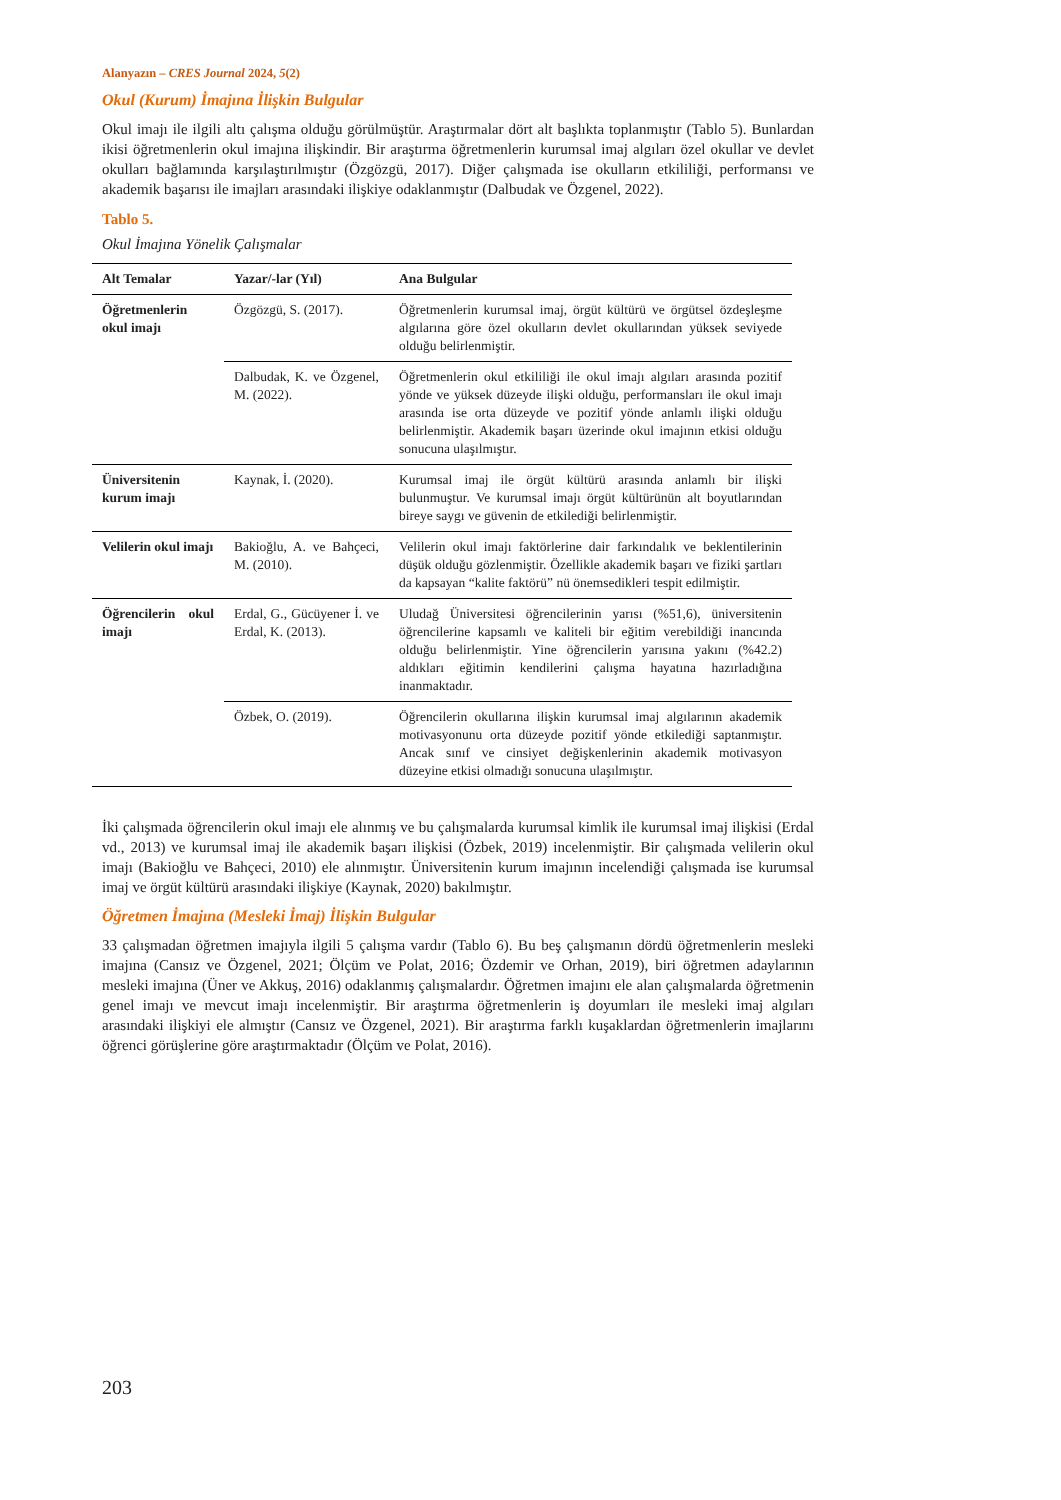Alanyazın – CRES Journal 2024, 5(2)
Okul (Kurum) İmajına İlişkin Bulgular
Okul imajı ile ilgili altı çalışma olduğu görülmüştür. Araştırmalar dört alt başlıkta toplanmıştır (Tablo 5). Bunlardan ikisi öğretmenlerin okul imajına ilişkindir. Bir araştırma öğretmenlerin kurumsal imaj algıları özel okullar ve devlet okulları bağlamında karşılaştırılmıştır (Özgözgü, 2017). Diğer çalışmada ise okulların etkililiği, performansı ve akademik başarısı ile imajları arasındaki ilişkiye odaklanmıştır (Dalbudak ve Özgenel, 2022).
Tablo 5.
Okul İmajına Yönelik Çalışmalar
| Alt Temalar | Yazar/-lar (Yıl) | Ana Bulgular |
| --- | --- | --- |
| Öğretmenlerin okul imajı | Özgözgü, S. (2017). | Öğretmenlerin kurumsal imaj, örgüt kültürü ve örgütsel özdeşleşme algılarına göre özel okulların devlet okullarından yüksek seviyede olduğu belirlenmiştir. |
| | Dalbudak, K. ve Özgenel, M. (2022). | Öğretmenlerin okul etkililiği ile okul imajı algıları arasında pozitif yönde ve yüksek düzeyde ilişki olduğu, performansları ile okul imajı arasında ise orta düzeyde ve pozitif yönde anlamlı ilişki olduğu belirlenmiştir. Akademik başarı üzerinde okul imajının etkisi olduğu sonucuna ulaşılmıştır. |
| Üniversitenin kurum imajı | Kaynak, İ. (2020). | Kurumsal imaj ile örgüt kültürü arasında anlamlı bir ilişki bulunmuştur. Ve kurumsal imajı örgüt kültürünün alt boyutlarından bireye saygı ve güvenin de etkilediği belirlenmiştir. |
| Velilerin okul imajı | Bakioğlu, A. ve Bahçeci, M. (2010). | Velilerin okul imajı faktörlerine dair farkındalık ve beklentilerinin düşük olduğu gözlenmiştir. Özellikle akademik başarı ve fiziki şartları da kapsayan “kalite faktörü” nü önemsedikleri tespit edilmiştir. |
| Öğrencilerin okul imajı | Erdal, G., Gücüyener İ. ve Erdal, K. (2013). | Uludağ Üniversitesi öğrencilerinin yarısı (%51,6), üniversitenin öğrencilerine kapsamlı ve kaliteli bir eğitim verebildiği inancında olduğu belirlenmiştir. Yine öğrencilerin yarısına yakını (%42.2) aldıkları eğitimin kendilerini çalışma hayatına hazırladığına inanmaktadır. |
| | Özbek, O. (2019). | Öğrencilerin okullarına ilişkin kurumsal imaj algılarının akademik motivasyonunu orta düzeyde pozitif yönde etkilediği saptanmıştır. Ancak sınıf ve cinsiyet değişkenlerinin akademik motivasyon düzeyine etkisi olmadığı sonucuna ulaşılmıştır. |
İki çalışmada öğrencilerin okul imajı ele alınmış ve bu çalışmalarda kurumsal kimlik ile kurumsal imaj ilişkisi (Erdal vd., 2013) ve kurumsal imaj ile akademik başarı ilişkisi (Özbek, 2019) incelenmiştir. Bir çalışmada velilerin okul imajı (Bakioğlu ve Bahçeci, 2010) ele alınmıştır. Üniversitenin kurum imajının incelendiği çalışmada ise kurumsal imaj ve örgüt kültürü arasındaki ilişkiye (Kaynak, 2020) bakılmıştır.
Öğretmen İmajına (Mesleki İmaj) İlişkin Bulgular
33 çalışmadan öğretmen imajıyla ilgili 5 çalışma vardır (Tablo 6). Bu beş çalışmanın dördü öğretmenlerin mesleki imajına (Cansız ve Özgenel, 2021; Ölçüm ve Polat, 2016; Özdemir ve Orhan, 2019), biri öğretmen adaylarının mesleki imajına (Üner ve Akkuş, 2016) odaklanmış çalışmalardır. Öğretmen imajını ele alan çalışmalarda öğretmenin genel imajı ve mevcut imajı incelenmiştir. Bir araştırma öğretmenlerin iş doyumları ile mesleki imaj algıları arasındaki ilişkiyi ele almıştır (Cansız ve Özgenel, 2021). Bir araştırma farklı kuşaklardan öğretmenlerin imajlarını öğrenci görüşlerine göre araştırmaktadır (Ölçüm ve Polat, 2016).
203